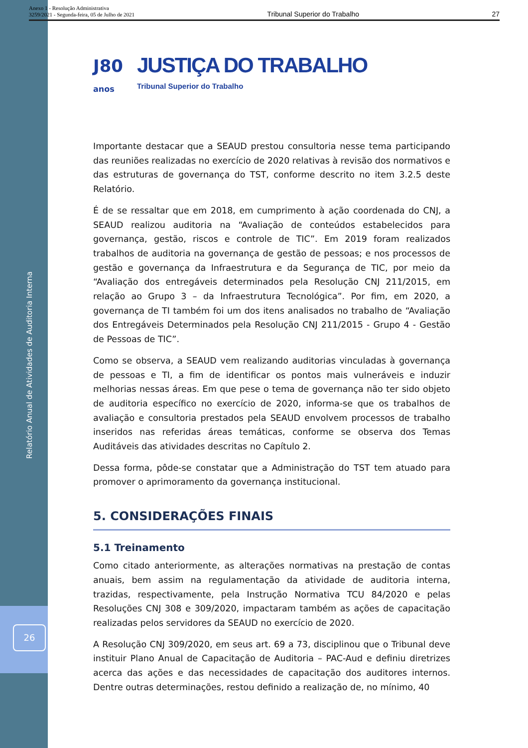Anexo 1 - Resolução Administrativa
3259/2021 - Segunda-feira, 05 de Julho de 2021
Tribunal Superior do Trabalho 27
Relatório Anual de Atividades de Auditoria Interna
26
J80
anos
JUSTIÇA DO TRABALHO
Tribunal Superior do Trabalho
Importante destacar que a SEAUD prestou consultoria nesse tema participando das reuniões realizadas no exercício de 2020 relativas à revisão dos normativos e das estruturas de governança do TST, conforme descrito no item 3.2.5 deste Relatório.
É de se ressaltar que em 2018, em cumprimento à ação coordenada do CNJ, a SEAUD realizou auditoria na “Avaliação de conteúdos estabelecidos para governança, gestão, riscos e controle de TIC”. Em 2019 foram realizados trabalhos de auditoria na governança de gestão de pessoas; e nos processos de gestão e governança da Infraestrutura e da Segurança de TIC, por meio da “Avaliação dos entregáveis determinados pela Resolução CNJ 211/2015, em relação ao Grupo 3 – da Infraestrutura Tecnológica”. Por fim, em 2020, a governança de TI também foi um dos itens analisados no trabalho de “Avaliação dos Entregáveis Determinados pela Resolução CNJ 211/2015 - Grupo 4 - Gestão de Pessoas de TIC”.
Como se observa, a SEAUD vem realizando auditorias vinculadas à governança de pessoas e TI, a fim de identificar os pontos mais vulneráveis e induzir melhorias nessas áreas. Em que pese o tema de governança não ter sido objeto de auditoria específico no exercício de 2020, informa-se que os trabalhos de avaliação e consultoria prestados pela SEAUD envolvem processos de trabalho inseridos nas referidas áreas temáticas, conforme se observa dos Temas Auditáveis das atividades descritas no Capítulo 2.
Dessa forma, pôde-se constatar que a Administração do TST tem atuado para promover o aprimoramento da governança institucional.
5. CONSIDERAÇÕES FINAIS
5.1 Treinamento
Como citado anteriormente, as alterações normativas na prestação de contas anuais, bem assim na regulamentação da atividade de auditoria interna, trazidas, respectivamente, pela Instrução Normativa TCU 84/2020 e pelas Resoluções CNJ 308 e 309/2020, impactaram também as ações de capacitação realizadas pelos servidores da SEAUD no exercício de 2020.
A Resolução CNJ 309/2020, em seus art. 69 a 73, disciplinou que o Tribunal deve instituir Plano Anual de Capacitação de Auditoria – PAC-Aud e definiu diretrizes acerca das ações e das necessidades de capacitação dos auditores internos. Dentre outras determinações, restou definido a realização de, no mínimo, 40